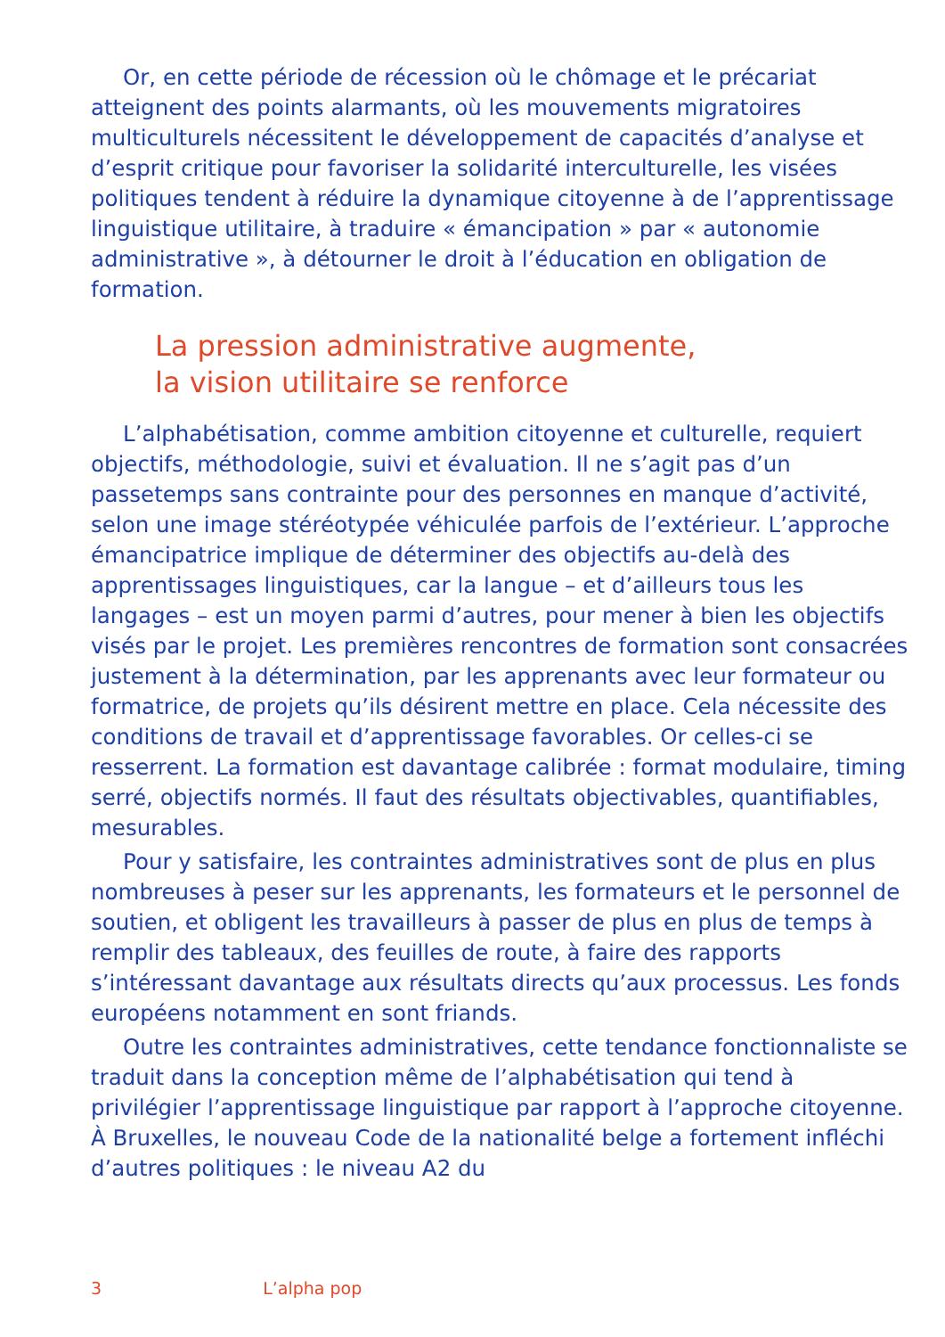Or, en cette période de récession où le chômage et le précariat atteignent des points alarmants, où les mouvements migratoires multiculturels nécessitent le développement de capacités d’analyse et d’esprit critique pour favoriser la solidarité interculturelle, les visées politiques tendent à réduire la dynamique citoyenne à de l’apprentissage linguistique utilitaire, à traduire « émancipation » par « autonomie administrative », à détourner le droit à l’éducation en obligation de formation.
La pression administrative augmente,
la vision utilitaire se renforce
L’alphabétisation, comme ambition citoyenne et culturelle, requiert objectifs, méthodologie, suivi et évaluation. Il ne s’agit pas d’un passetemps sans contrainte pour des personnes en manque d’activité, selon une image stéréotypée véhiculée parfois de l’extérieur. L’approche émancipatrice implique de déterminer des objectifs au-delà des apprentissages linguistiques, car la langue – et d’ailleurs tous les langages – est un moyen parmi d’autres, pour mener à bien les objectifs visés par le projet. Les premières rencontres de formation sont consacrées justement à la détermination, par les apprenants avec leur formateur ou formatrice, de projets qu’ils désirent mettre en place. Cela nécessite des conditions de travail et d’apprentissage favorables. Or celles-ci se resserrent. La formation est davantage calibrée : format modulaire, timing serré, objectifs normés. Il faut des résultats objectivables, quantifiables, mesurables.
Pour y satisfaire, les contraintes administratives sont de plus en plus nombreuses à peser sur les apprenants, les formateurs et le personnel de soutien, et obligent les travailleurs à passer de plus en plus de temps à remplir des tableaux, des feuilles de route, à faire des rapports s’intéressant davantage aux résultats directs qu’aux processus. Les fonds européens notamment en sont friands.
Outre les contraintes administratives, cette tendance fonctionnaliste se traduit dans la conception même de l’alphabétisation qui tend à privilégier l’apprentissage linguistique par rapport à l’approche citoyenne. À Bruxelles, le nouveau Code de la nationalité belge a fortement infléchi d’autres politiques : le niveau A2 du
3 L’alpha pop